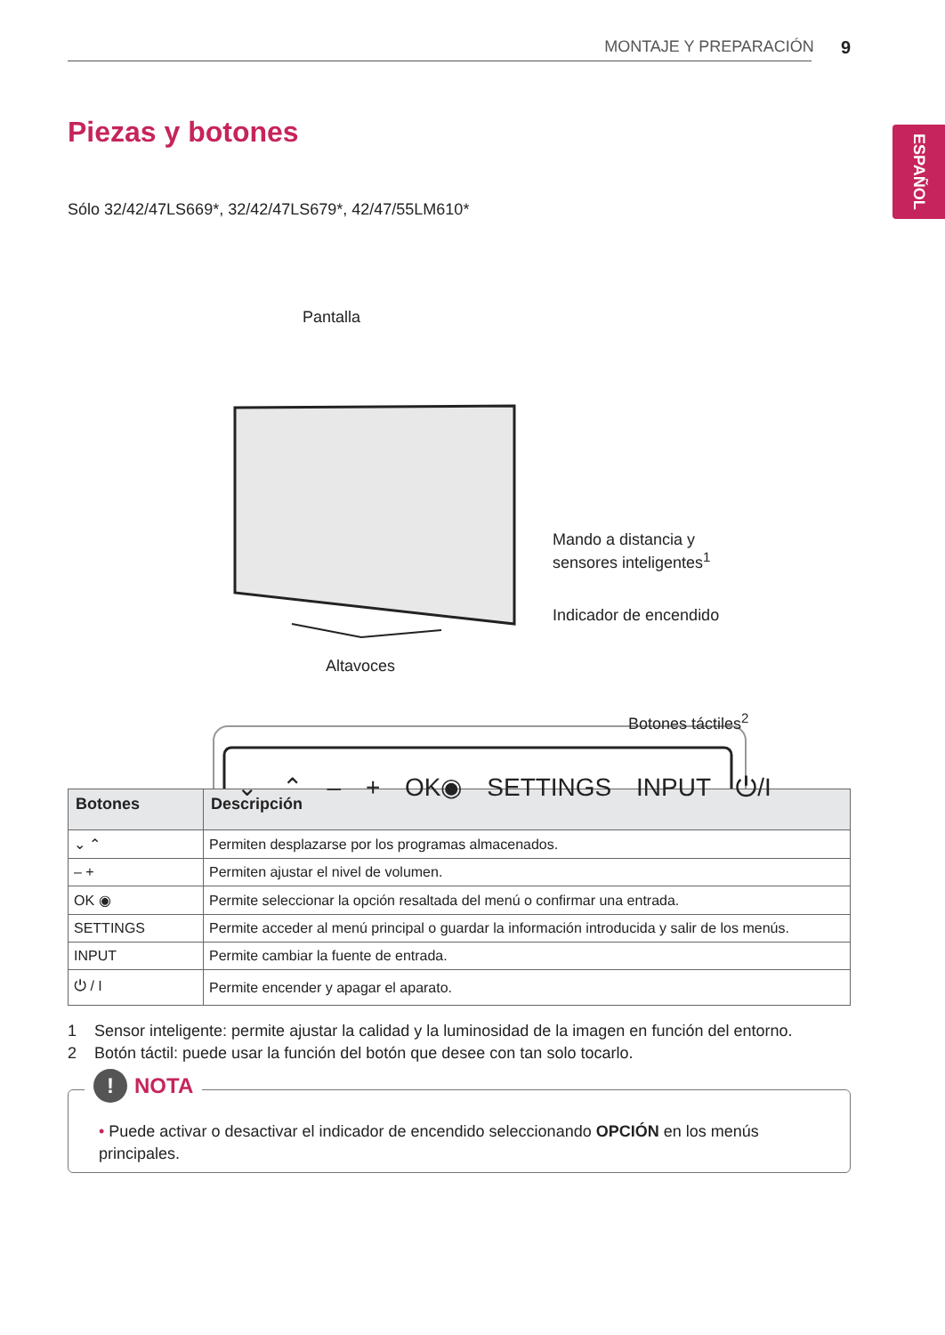MONTAJE Y PREPARACIÓN 9
ESPAÑOL
Piezas y botones
Sólo 32/42/47LS669*, 32/42/47LS679*, 42/47/55LM610*
Pantalla
Mando a distancia y
sensores inteligentes<sup>1</sup>
Indicador de encendido
Altavoces
Botones táctiles<sup>2</sup>
⌄ ⌃ – + OK◉ SETTINGS INPUT ⏻/I
| Botones | Descripción |
| --- | --- |
| ⌄ ⌃ | Permiten desplazarse por los programas almacenados. |
| – + | Permiten ajustar el nivel de volumen. |
| OK ◉ | Permite seleccionar la opción resaltada del menú o confirmar una entrada. |
| SETTINGS | Permite acceder al menú principal o guardar la información introducida y salir de los menús. |
| INPUT | Permite cambiar la fuente de entrada. |
| ⏻ / I | Permite encender y apagar el aparato. |
1 Sensor inteligente: permite ajustar la calidad y la luminosidad de la imagen en función del entorno.
2 Botón táctil: puede usar la función del botón que desee con tan solo tocarlo.
! NOTA
• Puede activar o desactivar el indicador de encendido seleccionando OPCIÓN en los menús principales.